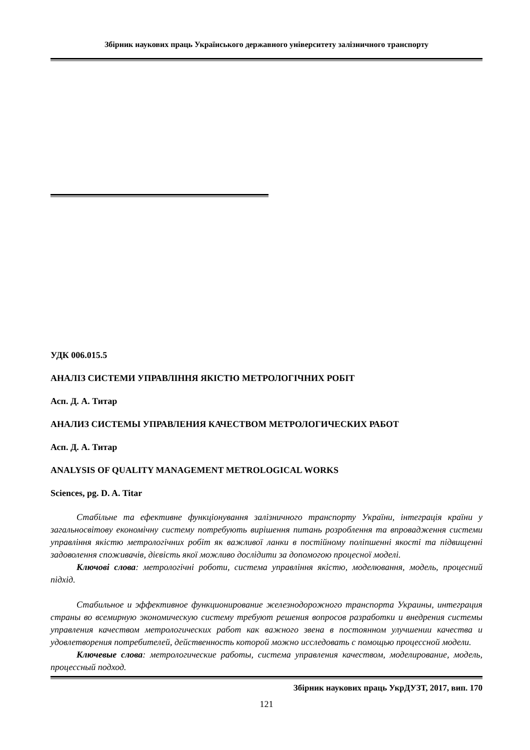Збірник наукових праць Українського державного університету залізничного транспорту
УДК 006.015.5
АНАЛІЗ СИСТЕМИ УПРАВЛІННЯ ЯКІСТЮ МЕТРОЛОГІЧНИХ РОБІТ
Асп. Д. А. Титар
АНАЛИЗ СИСТЕМЫ УПРАВЛЕНИЯ КАЧЕСТВОМ МЕТРОЛОГИЧЕСКИХ РАБОТ
Асп. Д. А. Титар
ANALYSIS OF QUALITY MANAGEMENT METROLOGICAL WORKS
Sciences, pg. D. A. Titar
Стабільне та ефективне функціонування залізничного транспорту України, інтеграція країни у загальносвітову економічну систему потребують вирішення питань розроблення та впровадження системи управління якістю метрологічних робіт як важливої ланки в постійному поліпшенні якості та підвищенні задоволення споживачів, дієвість якої можливо дослідити за допомогою процесної моделі.
Ключові слова: метрологічні роботи, система управління якістю, моделювання, модель, процесний підхід.
Стабильное и эффективное функционирование железнодорожного транспорта Украины, интеграция страны во всемирную экономическую систему требуют решения вопросов разработки и внедрения системы управления качеством метрологических работ как важного звена в постоянном улучшении качества и удовлетворения потребителей, действенность которой можно исследовать с помощью процессной модели.
Ключевые слова: метрологические работы, система управления качеством, моделирование, модель, процессный подход.
Збірник наукових праць УкрДУЗТ, 2017, вип. 170
121